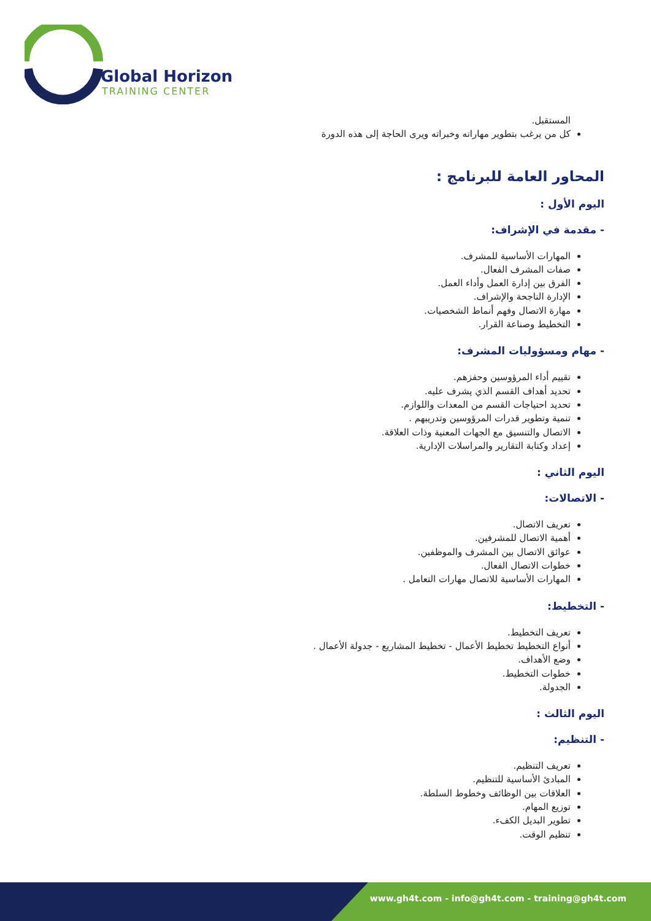Global Horizon
TRAINING CENTER
المستقبل.
كل من يرغب بتطوير مهاراته وخبراته ويرى الحاجة إلى هذه الدورة
المحاور العامة للبرنامج :
اليوم الأول :
- مقدمة في الإشراف:
المهارات الأساسية للمشرف.
صفات المشرف الفعال.
الفرق بين إدارة العمل وأداء العمل.
الإدارة الناجحة والإشراف.
مهارة الاتصال وفهم أنماط الشخصيات.
التخطيط وصناعة القرار.
- مهام ومسؤوليات المشرف:
تقييم أداء المرؤوسين وحفزهم.
تحديد أهداف القسم الذي يشرف عليه.
تحديد احتياجات القسم من المعدات واللوازم.
تنمية وتطوير قدرات المرؤوسين وتدريبهم .
الاتصال والتنسيق مع الجهات المعنية وذات العلاقة.
إعداد وكتابة التقارير والمراسلات الإدارية.
اليوم الثاني :
- الاتصالات:
تعريف الاتصال.
أهمية الاتصال للمشرفين.
عوائق الاتصال بين المشرف والموظفين.
خطوات الاتصال الفعال.
المهارات الأساسية للاتصال مهارات التعامل .
- التخطيط:
تعريف التخطيط.
أنواع التخطيط تخطيط الأعمال - تخطيط المشاريع - جدولة الأعمال .
وضع الأهداف.
خطوات التخطيط.
الجدولة.
اليوم الثالث :
- التنظيم:
تعريف التنظيم.
المبادئ الأساسية للتنظيم.
العلاقات بين الوظائف وخطوط السلطة.
توزيع المهام.
تطوير البديل الكفء.
تنظيم الوقت.
www.gh4t.com - info@gh4t.com - training@gh4t.com